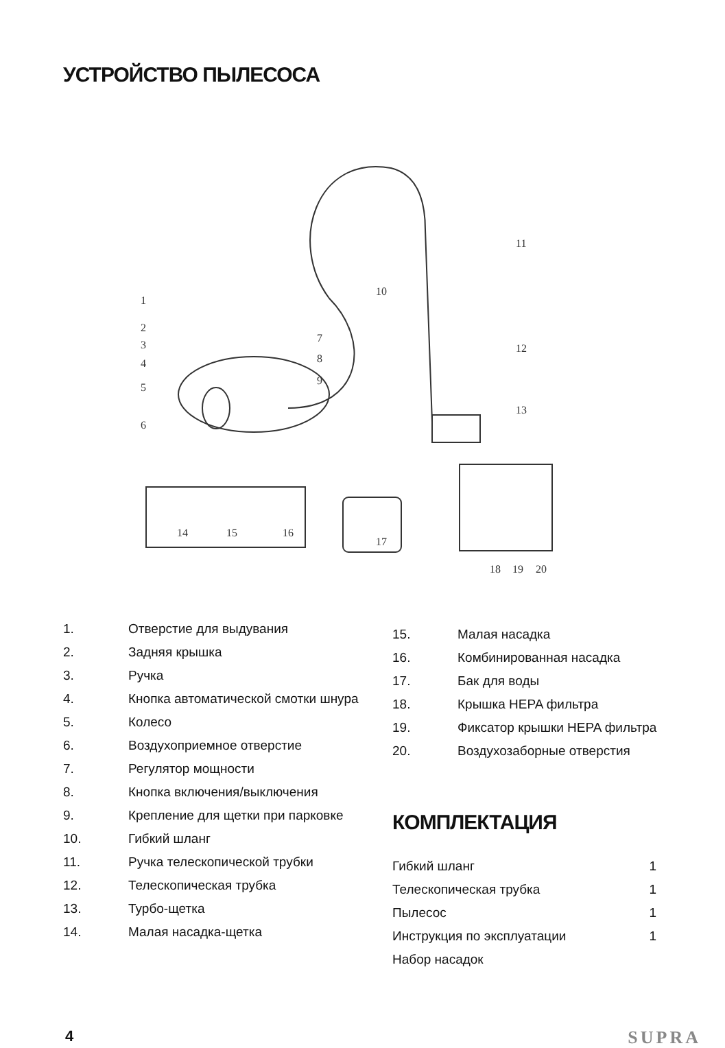УСТРОЙСТВО ПЫЛЕСОСА
1
2
3
4
5
6
7
8
9
10
11
12
13
14
15
16
17
18
19
20
| 1. | Отверстие для выдувания |
| 2. | Задняя крышка |
| 3. | Ручка |
| 4. | Кнопка автоматической смотки шнура |
| 5. | Колесо |
| 6. | Воздухоприемное отверстие |
| 7. | Регулятор мощности |
| 8. | Кнопка включения/выключения |
| 9. | Крепление для щетки при парковке |
| 10. | Гибкий шланг |
| 11. | Ручка телескопической трубки |
| 12. | Телескопическая трубка |
| 13. | Турбо-щетка |
| 14. | Малая насадка-щетка |
| 15. | Малая насадка |
| 16. | Комбинированная насадка |
| 17. | Бак для воды |
| 18. | Крышка HEPA фильтра |
| 19. | Фиксатор крышки HEPA фильтра |
| 20. | Воздухозаборные отверстия |
КОМПЛЕКТАЦИЯ
| Гибкий шланг | 1 |
| Телескопическая трубка | 1 |
| Пылесос | 1 |
| Инструкция по эксплуатации | 1 |
| Набор насадок | |
4 SUPRA